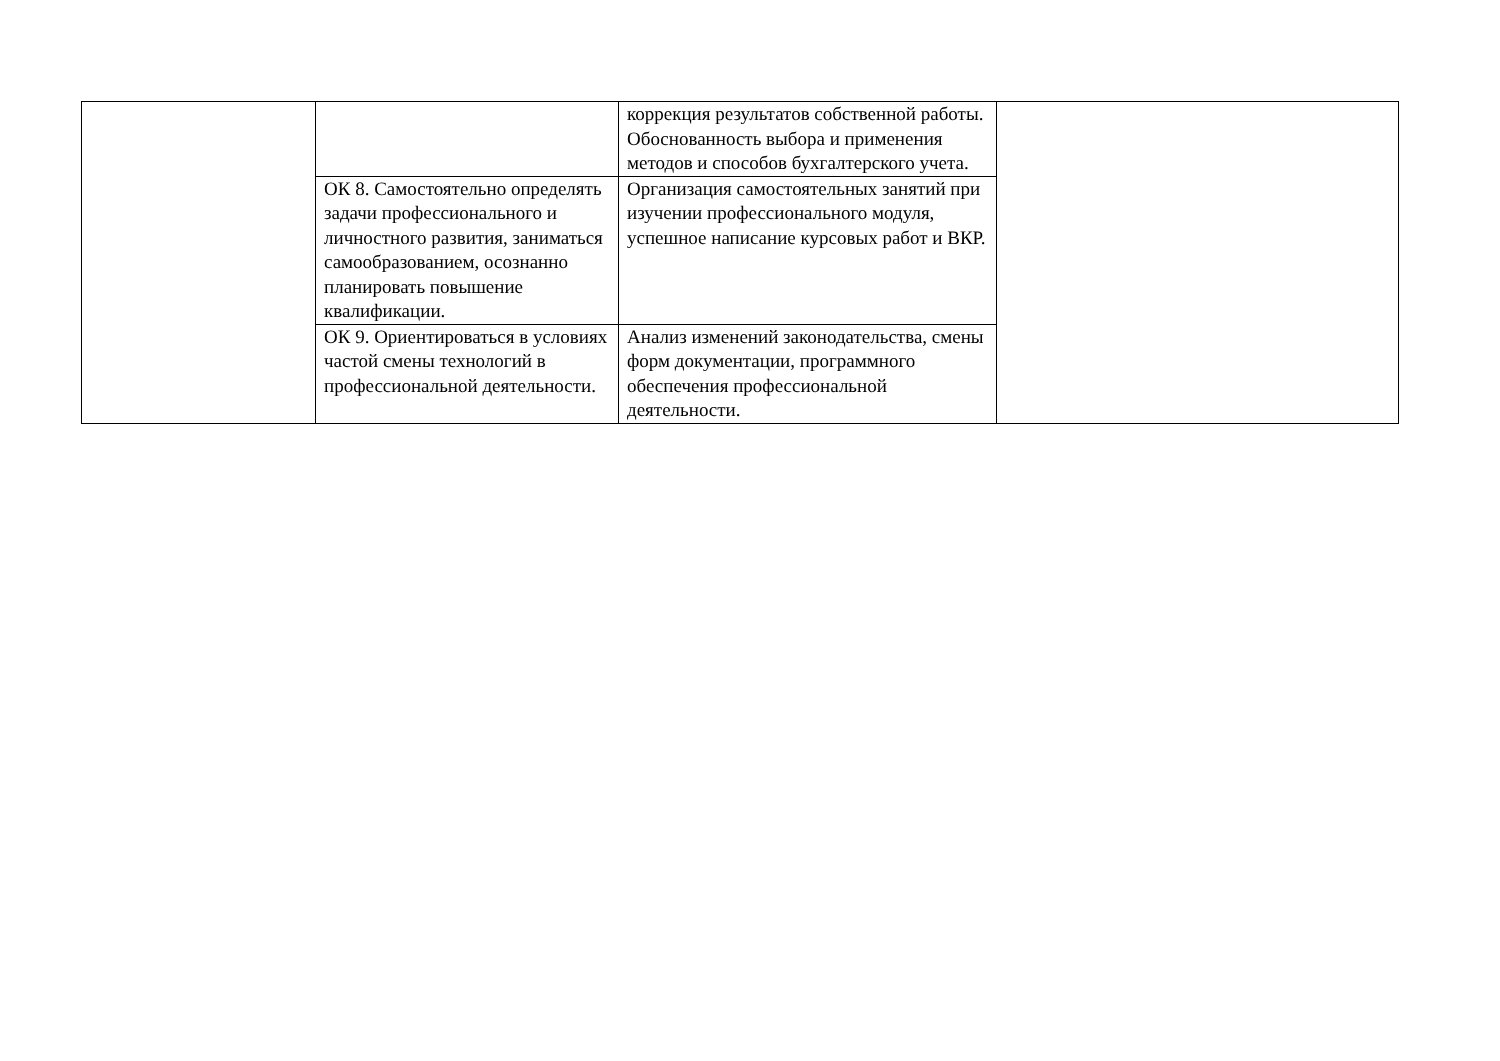| | | коррекция результатов собственной работы. Обоснованность выбора и применения методов и способов бухгалтерского учета. | |
| | ОК 8. Самостоятельно определять задачи профессионального и личностного развития, заниматься самообразованием, осознанно планировать повышение квалификации. | Организация самостоятельных занятий при изучении профессионального модуля, успешное написание курсовых работ и ВКР. | |
| | ОК 9. Ориентироваться в условиях частой смены технологий в профессиональной деятельности. | Анализ изменений законодательства, смены форм документации, программного обеспечения профессиональной деятельности. | |